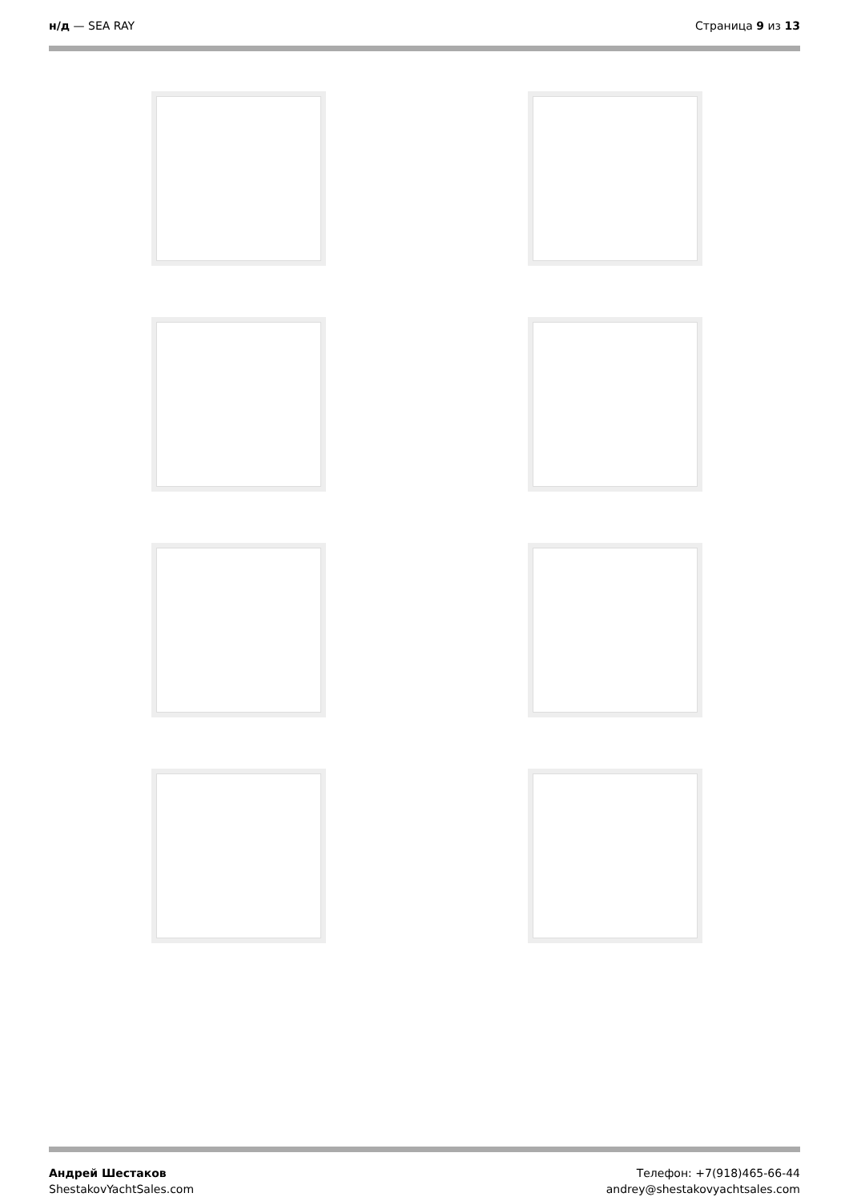н/д — SEA RAY Страница 9 из 13
Андрей Шестаков
ShestakovYachtSales.com
Телефон: +7(918)465-66-44
andrey@shestakovyachtsales.com